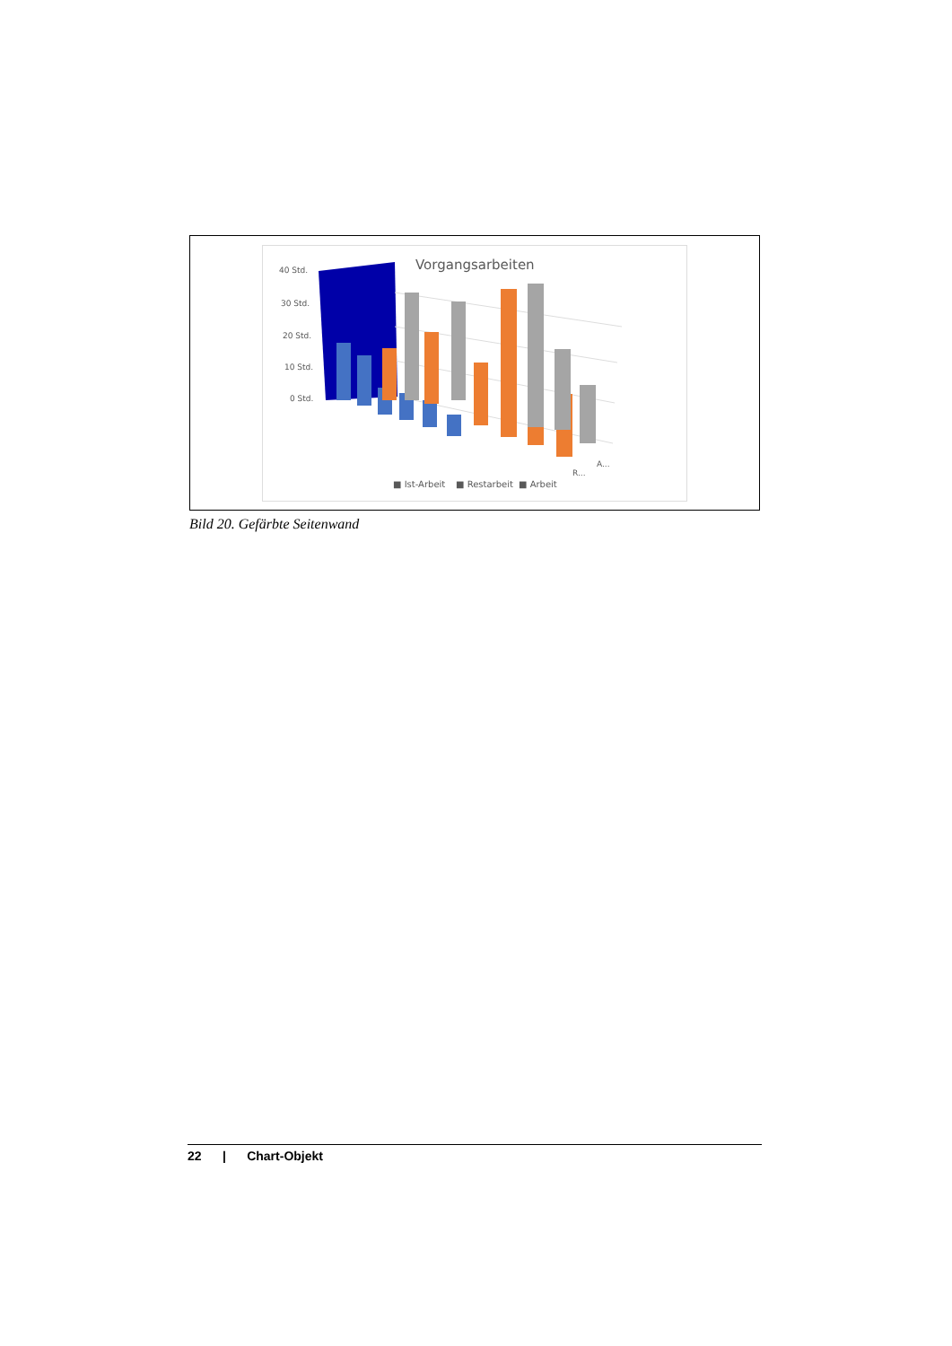Vorgangsarbeiten
40 Std.
30 Std.
20 Std.
10 Std.
0 Std.
■ Ist-Arbeit
■ Restarbeit
■ Arbeit
R...
A...
Bild 20. Gefärbte Seitenwand
22 | Chart-Objekt